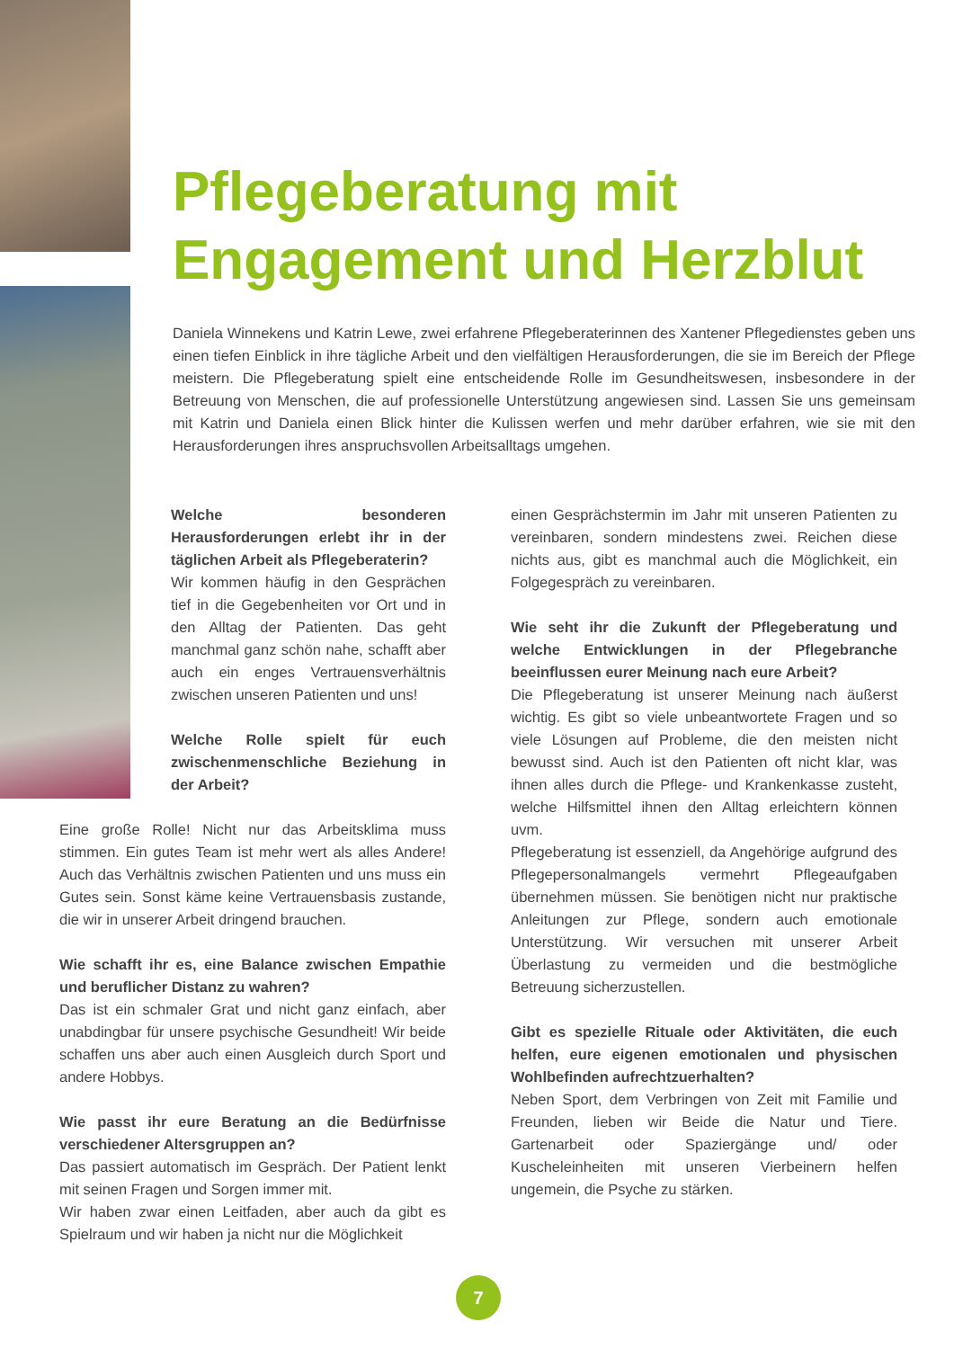Pflegeberatung mit
Engagement und Herzblut
Daniela Winnekens und Katrin Lewe, zwei erfahrene Pflegeberaterinnen des Xantener Pflegedienstes geben uns einen tiefen Einblick in ihre tägliche Arbeit und den vielfältigen Herausforderungen, die sie im Bereich der Pflege meistern. Die Pflegeberatung spielt eine entscheidende Rolle im Gesundheitswesen, insbesondere in der Betreuung von Menschen, die auf professionelle Unterstützung angewiesen sind. Lassen Sie uns gemeinsam mit Katrin und Daniela einen Blick hinter die Kulissen werfen und mehr darüber erfahren, wie sie mit den Herausforderungen ihres anspruchsvollen Arbeitsalltags umgehen.
Welche besonderen Herausforderungen erlebt ihr in der täglichen Arbeit als Pflegeberaterin?
Wir kommen häufig in den Gesprächen tief in die Gegebenheiten vor Ort und in den Alltag der Patienten. Das geht manchmal ganz schön nahe, schafft aber auch ein enges Vertrauensverhältnis zwischen unseren Patienten und uns!
Welche Rolle spielt für euch zwischenmenschliche Beziehung in der Arbeit?
Eine große Rolle! Nicht nur das Arbeitsklima muss stimmen. Ein gutes Team ist mehr wert als alles Andere! Auch das Verhältnis zwischen Patienten und uns muss ein Gutes sein. Sonst käme keine Vertrauensbasis zustande, die wir in unserer Arbeit dringend brauchen.
Wie schafft ihr es, eine Balance zwischen Empathie und beruflicher Distanz zu wahren?
Das ist ein schmaler Grat und nicht ganz einfach, aber unabdingbar für unsere psychische Gesundheit! Wir beide schaffen uns aber auch einen Ausgleich durch Sport und andere Hobbys.
Wie passt ihr eure Beratung an die Bedürfnisse verschiedener Altersgruppen an?
Das passiert automatisch im Gespräch. Der Patient lenkt mit seinen Fragen und Sorgen immer mit.
Wir haben zwar einen Leitfaden, aber auch da gibt es Spielraum und wir haben ja nicht nur die Möglichkeit
einen Gesprächstermin im Jahr mit unseren Patienten zu vereinbaren, sondern mindestens zwei. Reichen diese nichts aus, gibt es manchmal auch die Möglichkeit, ein Folgegespräch zu vereinbaren.
Wie seht ihr die Zukunft der Pflegeberatung und welche Entwicklungen in der Pflegebranche beeinflussen eurer Meinung nach eure Arbeit?
Die Pflegeberatung ist unserer Meinung nach äußerst wichtig. Es gibt so viele unbeantwortete Fragen und so viele Lösungen auf Probleme, die den meisten nicht bewusst sind. Auch ist den Patienten oft nicht klar, was ihnen alles durch die Pflege- und Krankenkasse zusteht, welche Hilfsmittel ihnen den Alltag erleichtern können uvm.
Pflegeberatung ist essenziell, da Angehörige aufgrund des Pflegepersonalmangels vermehrt Pflegeaufgaben übernehmen müssen. Sie benötigen nicht nur praktische Anleitungen zur Pflege, sondern auch emotionale Unterstützung. Wir versuchen mit unserer Arbeit Überlastung zu vermeiden und die bestmögliche Betreuung sicherzustellen.
Gibt es spezielle Rituale oder Aktivitäten, die euch helfen, eure eigenen emotionalen und physischen Wohlbefinden aufrechtzuerhalten?
Neben Sport, dem Verbringen von Zeit mit Familie und Freunden, lieben wir Beide die Natur und Tiere. Gartenarbeit oder Spaziergänge und/ oder Kuscheleinheiten mit unseren Vierbeinern helfen ungemein, die Psyche zu stärken.
7